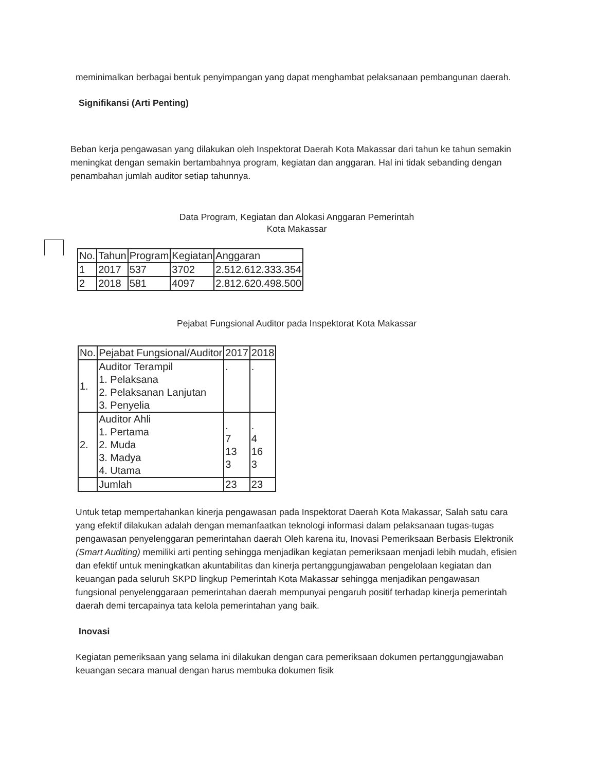meminimalkan berbagai bentuk penyimpangan yang dapat menghambat pelaksanaan pembangunan daerah.
Signifikansi (Arti Penting)
Beban kerja pengawasan yang dilakukan oleh Inspektorat Daerah Kota Makassar dari tahun ke tahun semakin meningkat dengan semakin bertambahnya program, kegiatan dan anggaran. Hal ini tidak sebanding dengan penambahan jumlah auditor setiap tahunnya.
Data Program, Kegiatan dan Alokasi Anggaran Pemerintah
Kota Makassar
| No. | Tahun | Program | Kegiatan | Anggaran |
| 1 | 2017 | 537 | 3702 | 2.512.612.333.354 |
| 2 | 2018 | 581 | 4097 | 2.812.620.498.500 |
Pejabat Fungsional Auditor pada Inspektorat Kota Makassar
| No. | Pejabat Fungsional/Auditor | 2017 | 2018 |
| 1. | Auditor Terampil 1. Pelaksana 2. Pelaksanan Lanjutan 3. Penyelia | . | . |
| 2. | Auditor Ahli 1. Pertama 2. Muda 3. Madya 4. Utama | . 7 13 3 | . 4 16 3 |
| | Jumlah | 23 | 23 |
Untuk tetap mempertahankan kinerja pengawasan pada Inspektorat Daerah Kota Makassar, Salah satu cara yang efektif dilakukan adalah dengan memanfaatkan teknologi informasi dalam pelaksanaan tugas-tugas pengawasan penyelenggaran pemerintahan daerah Oleh karena itu, Inovasi Pemeriksaan Berbasis Elektronik (Smart Auditing) memiliki arti penting sehingga menjadikan kegiatan pemeriksaan menjadi lebih mudah, efisien dan efektif untuk meningkatkan akuntabilitas dan kinerja pertanggungjawaban pengelolaan kegiatan dan keuangan pada seluruh SKPD lingkup Pemerintah Kota Makassar sehingga menjadikan pengawasan fungsional penyelenggaraan pemerintahan daerah mempunyai pengaruh positif terhadap kinerja pemerintah daerah demi tercapainya tata kelola pemerintahan yang baik.
Inovasi
Kegiatan pemeriksaan yang selama ini dilakukan dengan cara pemeriksaan dokumen pertanggungjawaban keuangan secara manual dengan harus membuka dokumen fisik